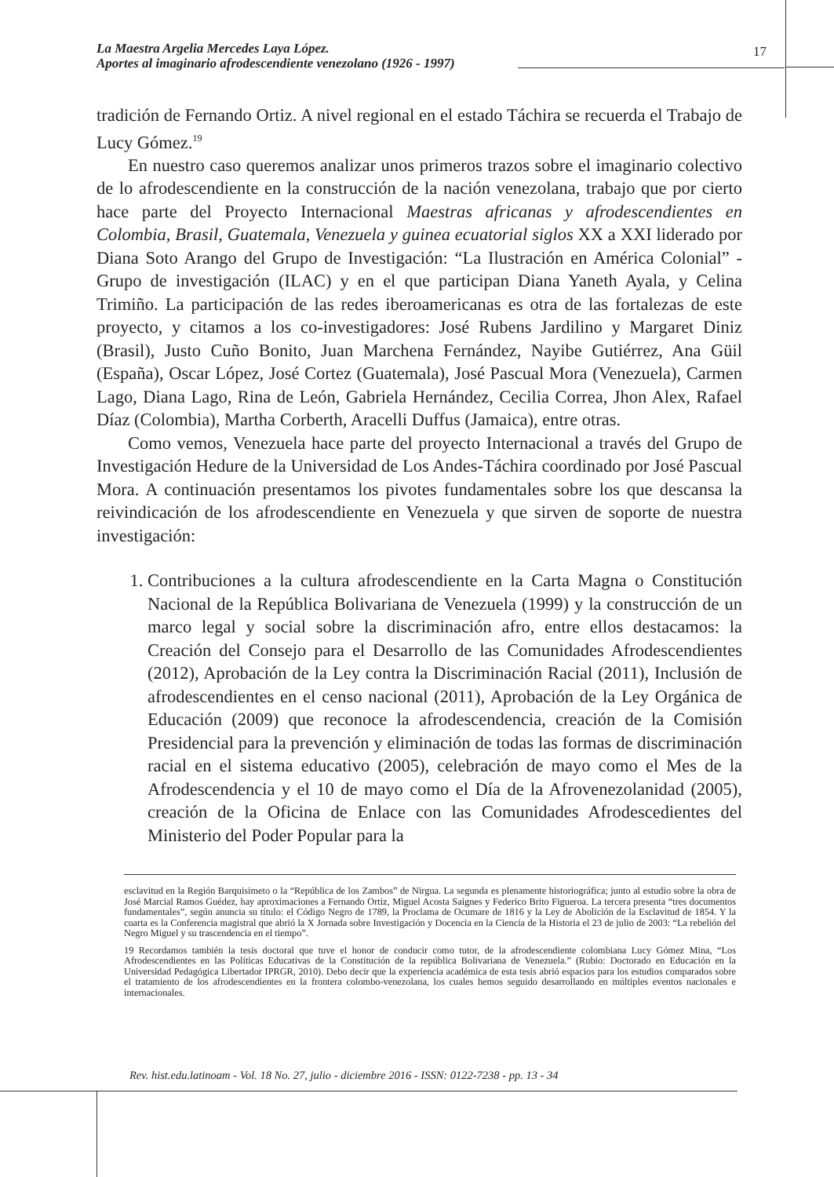La Maestra Argelia Mercedes Laya López.
Aportes al imaginario afrodescendiente venezolano (1926 - 1997)
17
tradición de Fernando Ortiz. A nivel regional en el estado Táchira se recuerda el Trabajo de Lucy Gómez.<sup>19</sup>
En nuestro caso queremos analizar unos primeros trazos sobre el imaginario colectivo de lo afrodescendiente en la construcción de la nación venezolana, trabajo que por cierto hace parte del Proyecto Internacional Maestras africanas y afrodescendientes en Colombia, Brasil, Guatemala, Venezuela y guinea ecuatorial siglos XX a XXI liderado por Diana Soto Arango del Grupo de Investigación: “La Ilustración en América Colonial” - Grupo de investigación (ILAC) y en el que participan Diana Yaneth Ayala, y Celina Trimiño. La participación de las redes iberoamericanas es otra de las fortalezas de este proyecto, y citamos a los co-investigadores: José Rubens Jardilino y Margaret Diniz (Brasil), Justo Cuño Bonito, Juan Marchena Fernández, Nayibe Gutiérrez, Ana Güil (España), Oscar López, José Cortez (Guatemala), José Pascual Mora (Venezuela), Carmen Lago, Diana Lago, Rina de León, Gabriela Hernández, Cecilia Correa, Jhon Alex, Rafael Díaz (Colombia), Martha Corberth, Aracelli Duffus (Jamaica), entre otras.
Como vemos, Venezuela hace parte del proyecto Internacional a través del Grupo de Investigación Hedure de la Universidad de Los Andes-Táchira coordinado por José Pascual Mora. A continuación presentamos los pivotes fundamentales sobre los que descansa la reivindicación de los afrodescendiente en Venezuela y que sirven de soporte de nuestra investigación:
1. Contribuciones a la cultura afrodescendiente en la Carta Magna o Constitución Nacional de la República Bolivariana de Venezuela (1999) y la construcción de un marco legal y social sobre la discriminación afro, entre ellos destacamos: la Creación del Consejo para el Desarrollo de las Comunidades Afrodescendientes (2012), Aprobación de la Ley contra la Discriminación Racial (2011), Inclusión de afrodescendientes en el censo nacional (2011), Aprobación de la Ley Orgánica de Educación (2009) que reconoce la afrodescendencia, creación de la Comisión Presidencial para la prevención y eliminación de todas las formas de discriminación racial en el sistema educativo (2005), celebración de mayo como el Mes de la Afrodescendencia y el 10 de mayo como el Día de la Afrovenezolanidad (2005), creación de la Oficina de Enlace con las Comunidades Afrodescedientes del Ministerio del Poder Popular para la
esclavitud en la Región Barquisimeto o la “República de los Zambos” de Nirgua. La segunda es plenamente historiográfica; junto al estudio sobre la obra de José Marcial Ramos Guédez, hay aproximaciones a Fernando Ortiz, Miguel Acosta Saignes y Federico Brito Figueroa. La tercera presenta “tres documentos fundamentales”, según anuncia su título: el Código Negro de 1789, la Proclama de Ocumare de 1816 y la Ley de Abolición de la Esclavitud de 1854. Y la cuarta es la Conferencia magistral que abrió la X Jornada sobre Investigación y Docencia en la Ciencia de la Historia el 23 de julio de 2003: “La rebelión del Negro Miguel y su trascendencia en el tiempo”.
19 Recordamos también la tesis doctoral que tuve el honor de conducir como tutor, de la afrodescendiente colombiana Lucy Gómez Mina, “Los Afrodescendientes en las Políticas Educativas de la Constitución de la república Bolivariana de Venezuela.” (Rubio: Doctorado en Educación en la Universidad Pedagógica Libertador IPRGR, 2010). Debo decir que la experiencia académica de esta tesis abrió espacios para los estudios comparados sobre el tratamiento de los afrodescendientes en la frontera colombo-venezolana, los cuales hemos seguido desarrollando en múltiples eventos nacionales e internacionales.
Rev. hist.edu.latinoam - Vol. 18 No. 27, julio - diciembre 2016 - ISSN: 0122-7238 - pp. 13 - 34